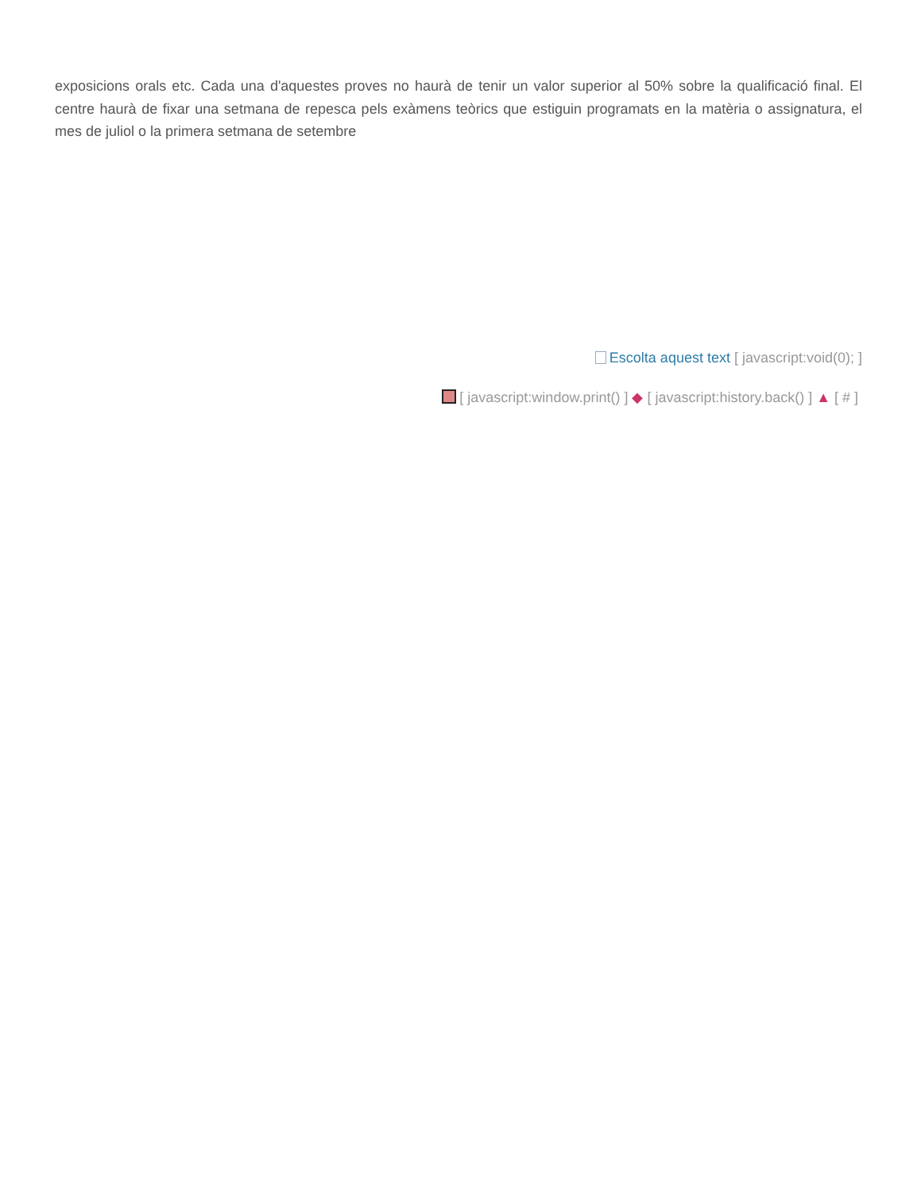exposicions orals etc. Cada una d'aquestes proves no haurà de tenir un valor superior al 50% sobre la qualificació final. El centre haurà de fixar una setmana de repesca pels exàmens teòrics que estiguin programats en la matèria o assignatura, el mes de juliol o la primera setmana de setembre
Escolta aquest text [ javascript:void(0); ]
[ javascript:window.print() ] ◆ [ javascript:history.back() ] ▲ [ # ]